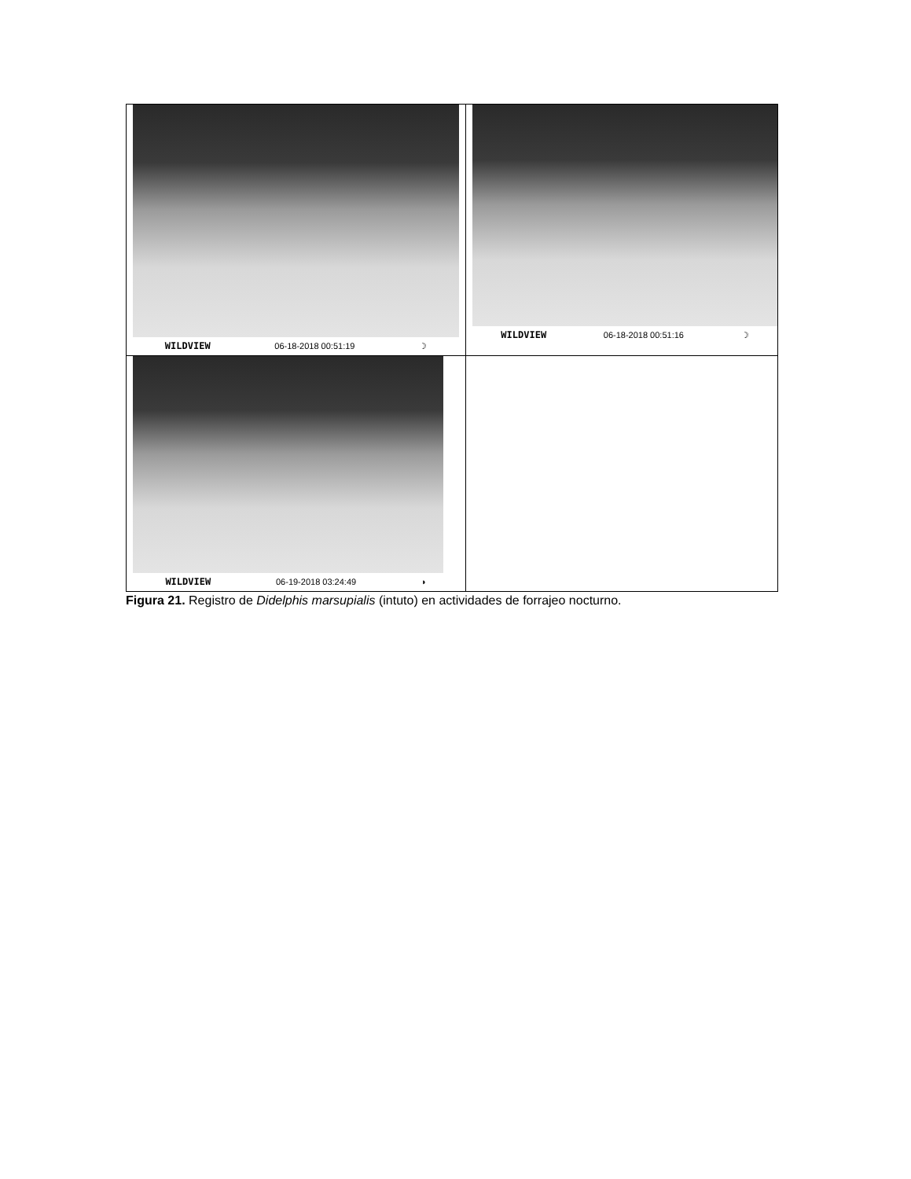| WILDVIEW 06-18-2018 00:51:19 ☽ | WILDVIEW 06-18-2018 00:51:16 ☽ |
| WILDVIEW 06-19-2018 03:24:49 ◗ | |
Figura 21. Registro de Didelphis marsupialis (intuto) en actividades de forrajeo nocturno.